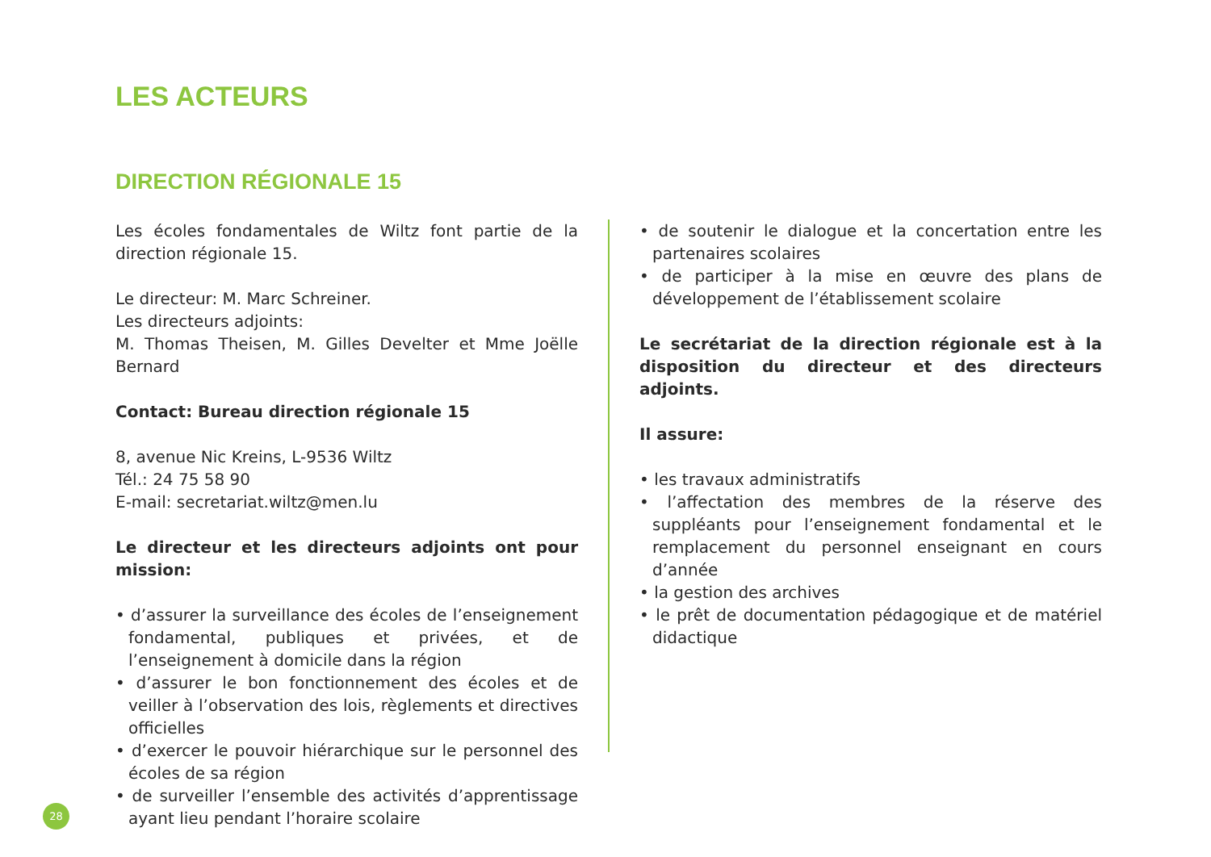LES ACTEURS
DIRECTION RÉGIONALE 15
Les écoles fondamentales de Wiltz font partie de la direction régionale 15.
Le directeur: M. Marc Schreiner.
Les directeurs adjoints:
M. Thomas Theisen, M. Gilles Develter et Mme Joëlle Bernard
Contact: Bureau direction régionale 15
8, avenue Nic Kreins, L-9536 Wiltz
Tél.: 24 75 58 90
E-mail: secretariat.wiltz@men.lu
Le directeur et les directeurs adjoints ont pour mission:
• d’assurer la surveillance des écoles de l’enseignement fondamental, publiques et privées, et de l’enseignement à domicile dans la région
• d’assurer le bon fonctionnement des écoles et de veiller à l’observation des lois, règlements et directives officielles
• d’exercer le pouvoir hiérarchique sur le personnel des écoles de sa région
• de surveiller l’ensemble des activités d’apprentissage ayant lieu pendant l’horaire scolaire
• de soutenir le dialogue et la concertation entre les partenaires scolaires
• de participer à la mise en œuvre des plans de développement de l’établissement scolaire
Le secrétariat de la direction régionale est à la disposition du directeur et des directeurs adjoints.
Il assure:
• les travaux administratifs
• l’affectation des membres de la réserve des suppléants pour l’enseignement fondamental et le remplacement du personnel enseignant en cours d’année
• la gestion des archives
• le prêt de documentation pédagogique et de matériel didactique
28